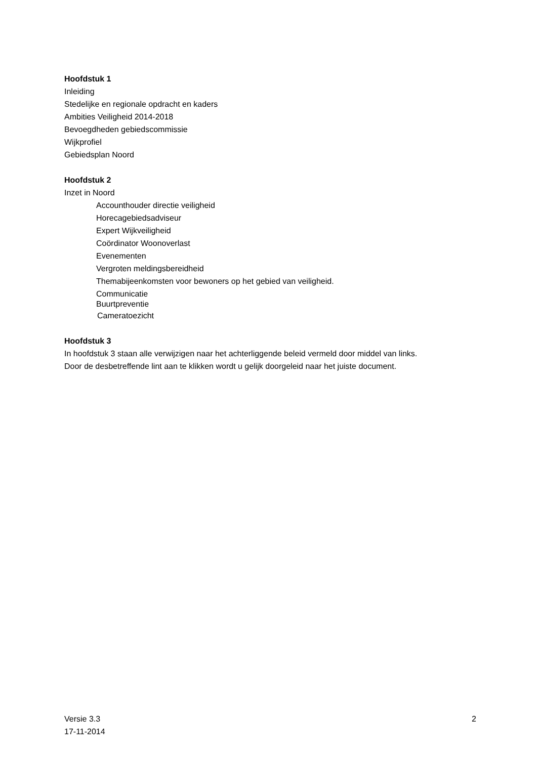Hoofdstuk 1
Inleiding
Stedelijke en regionale opdracht en kaders
Ambities Veiligheid 2014-2018
Bevoegdheden gebiedscommissie
Wijkprofiel
Gebiedsplan Noord
Hoofdstuk 2
Inzet in Noord
Accounthouder directie veiligheid
Horecagebiedsadviseur
Expert Wijkveiligheid
Coördinator Woonoverlast
Evenementen
Vergroten meldingsbereidheid
Themabijeenkomsten voor bewoners op het gebied van veiligheid.
Communicatie
Buurtpreventie
Cameratoezicht
Hoofdstuk 3
In hoofdstuk 3 staan alle verwijzigen naar het achterliggende beleid vermeld door middel van links.
Door de desbetreffende lint aan te klikken wordt u gelijk doorgeleid naar het juiste document.
Versie 3.3
17-11-2014
2